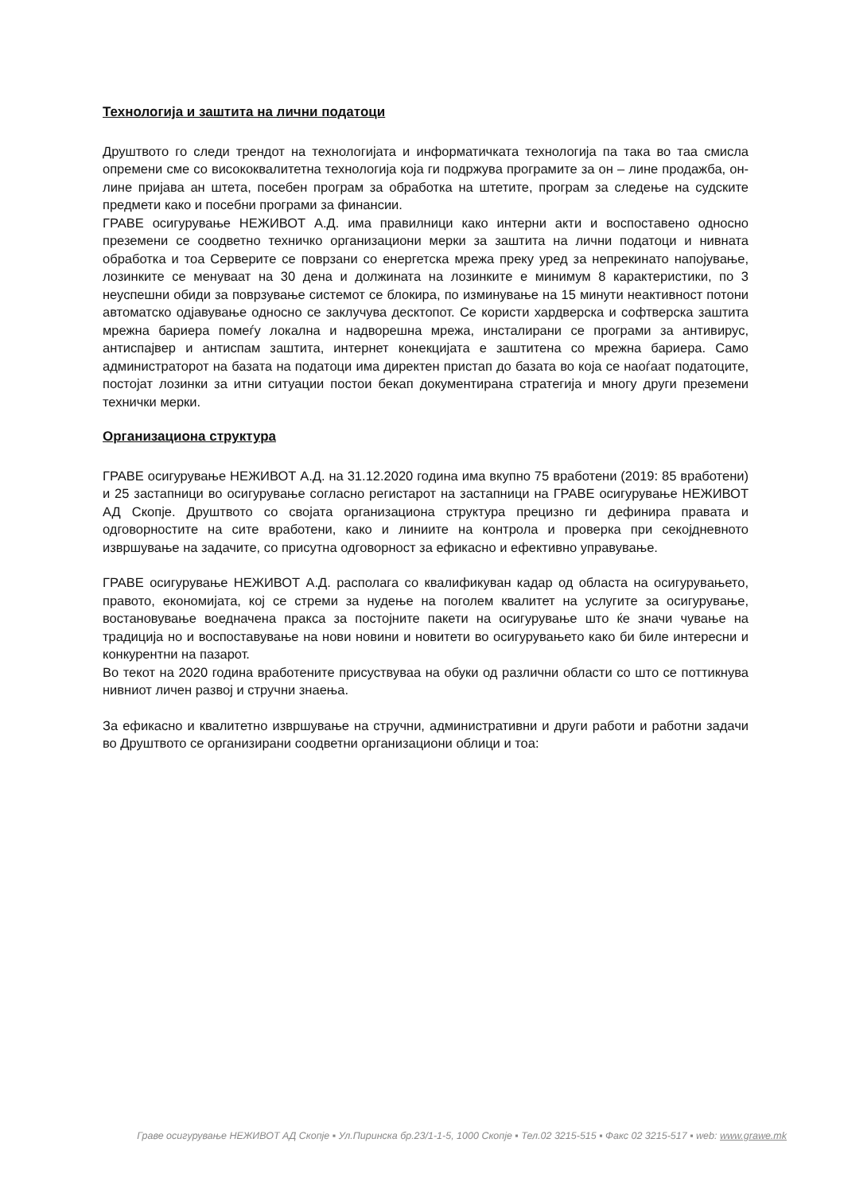Технологија и заштита на лични податоци
Друштвото го следи трендот на технологијата и информатичката технологија па така во таа смисла опремени сме со висококвалитетна технологија која ги подржува програмите за он – лине продажба, он-лине пријава ан штета, посебен програм за обработка на штетите, програм за следење на судските предмети како и посебни програми за финансии.
ГРАВЕ осигурување НЕЖИВОТ А.Д. има правилници како интерни акти и воспоставено односно преземени се соодветно техничко организациони мерки за заштита на лични податоци и нивната обработка и тоа Серверите се поврзани со енергетска мрежа преку уред за непрекинато напојување, лозинките се менуваат на 30 дена и должината на лозинките е минимум 8 карактеристики, по 3 неуспешни обиди за поврзување системот се блокира, по изминување на 15 минути неактивност потони автоматско одјавување односно се заклучува десктопот. Се користи хардверска и софтверска заштита мрежна бариера помеѓу локална и надворешна мрежа, инсталирани се програми за антивирус, антиспајвер и антиспам заштита, интернет конекцијата е заштитена со мрежна бариера. Само администраторот на базата на податоци има директен пристап до базата во која се наоѓаат податоците, постојат лозинки за итни ситуации постои бекап документирана стратегија и многу други преземени технички мерки.
Организациона структура
ГРАВЕ осигурување НЕЖИВОТ А.Д. на 31.12.2020 година има вкупно 75 вработени (2019: 85 вработени) и 25 застапници во осигурување согласно регистарот на застапници на ГРАВЕ осигурување НЕЖИВОТ АД Скопје. Друштвото со својата организациона структура прецизно ги дефинира правата и одговорностите на сите вработени, како и линиите на контрола и проверка при секојдневното извршување на задачите, со присутна одговорност за ефикасно и ефективно управување.
ГРАВЕ осигурување НЕЖИВОТ А.Д. располага со квалификуван кадар од областа на осигурувањето, правото, економијата, кој се стреми за нудење на поголем квалитет на услугите за осигурување, востановување воедначена пракса за постојните пакети на осигурување што ќе значи чување на традиција но и воспоставување на нови новини и новитети во осигурувањето како би биле интересни и конкурентни на пазарот.
Во текот на 2020 година вработените присуствуваа на обуки од различни области со што се поттикнува нивниот личен развој и стручни знаења.
За ефикасно и квалитетно извршување на стручни, административни и други работи и работни задачи во Друштвото се организирани соодветни организациони облици и тоа:
Граве осигурување НЕЖИВОТ АД Скопје ▪ Ул.Пиринска бр.23/1-1-5, 1000 Скопје ▪ Тел.02 3215-515 ▪ Факс 02 3215-517 ▪ web: www.grawe.mk